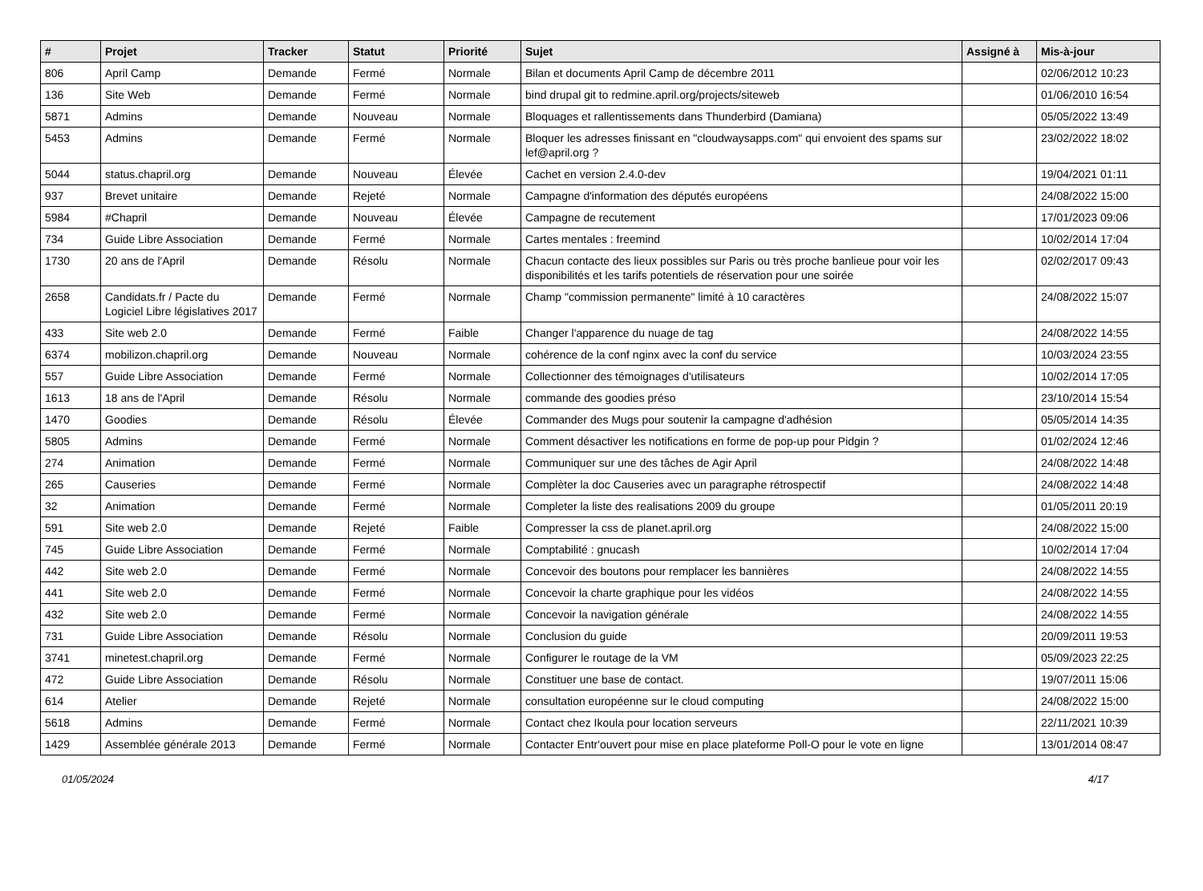| # | Projet | Tracker | Statut | Priorité | Sujet | Assigné à | Mis-à-jour |
| --- | --- | --- | --- | --- | --- | --- | --- |
| 806 | April Camp | Demande | Fermé | Normale | Bilan et documents April Camp de décembre 2011 | | 02/06/2012 10:23 |
| 136 | Site Web | Demande | Fermé | Normale | bind drupal git to redmine.april.org/projects/siteweb | | 01/06/2010 16:54 |
| 5871 | Admins | Demande | Nouveau | Normale | Bloquages et rallentissements dans Thunderbird (Damiana) | | 05/05/2022 13:49 |
| 5453 | Admins | Demande | Fermé | Normale | Bloquer les adresses finissant en "cloudwaysapps.com" qui envoient des spams sur lef@april.org ? | | 23/02/2022 18:02 |
| 5044 | status.chapril.org | Demande | Nouveau | Élevée | Cachet en version 2.4.0-dev | | 19/04/2021 01:11 |
| 937 | Brevet unitaire | Demande | Rejeté | Normale | Campagne d'information des députés européens | | 24/08/2022 15:00 |
| 5984 | #Chapril | Demande | Nouveau | Élevée | Campagne de recutement | | 17/01/2023 09:06 |
| 734 | Guide Libre Association | Demande | Fermé | Normale | Cartes mentales : freemind | | 10/02/2014 17:04 |
| 1730 | 20 ans de l'April | Demande | Résolu | Normale | Chacun contacte des lieux possibles sur Paris ou très proche banlieue pour voir les disponibilités et les tarifs potentiels de réservation pour une soirée | | 02/02/2017 09:43 |
| 2658 | Candidats.fr / Pacte du Logiciel Libre législatives 2017 | Demande | Fermé | Normale | Champ "commission permanente" limité à 10 caractères | | 24/08/2022 15:07 |
| 433 | Site web 2.0 | Demande | Fermé | Faible | Changer l'apparence du nuage de tag | | 24/08/2022 14:55 |
| 6374 | mobilizon.chapril.org | Demande | Nouveau | Normale | cohérence de la conf nginx avec la conf du service | | 10/03/2024 23:55 |
| 557 | Guide Libre Association | Demande | Fermé | Normale | Collectionner des témoignages d'utilisateurs | | 10/02/2014 17:05 |
| 1613 | 18 ans de l'April | Demande | Résolu | Normale | commande des goodies préso | | 23/10/2014 15:54 |
| 1470 | Goodies | Demande | Résolu | Élevée | Commander des Mugs pour soutenir la campagne d'adhésion | | 05/05/2014 14:35 |
| 5805 | Admins | Demande | Fermé | Normale | Comment désactiver les notifications en forme de pop-up pour Pidgin ? | | 01/02/2024 12:46 |
| 274 | Animation | Demande | Fermé | Normale | Communiquer sur une des tâches de Agir April | | 24/08/2022 14:48 |
| 265 | Causeries | Demande | Fermé | Normale | Complèter la doc Causeries avec un paragraphe rétrospectif | | 24/08/2022 14:48 |
| 32 | Animation | Demande | Fermé | Normale | Completer la liste des realisations 2009 du groupe | | 01/05/2011 20:19 |
| 591 | Site web 2.0 | Demande | Rejeté | Faible | Compresser la css de planet.april.org | | 24/08/2022 15:00 |
| 745 | Guide Libre Association | Demande | Fermé | Normale | Comptabilité : gnucash | | 10/02/2014 17:04 |
| 442 | Site web 2.0 | Demande | Fermé | Normale | Concevoir des boutons pour remplacer les bannières | | 24/08/2022 14:55 |
| 441 | Site web 2.0 | Demande | Fermé | Normale | Concevoir la charte graphique pour les vidéos | | 24/08/2022 14:55 |
| 432 | Site web 2.0 | Demande | Fermé | Normale | Concevoir la navigation générale | | 24/08/2022 14:55 |
| 731 | Guide Libre Association | Demande | Résolu | Normale | Conclusion du guide | | 20/09/2011 19:53 |
| 3741 | minetest.chapril.org | Demande | Fermé | Normale | Configurer le routage de la VM | | 05/09/2023 22:25 |
| 472 | Guide Libre Association | Demande | Résolu | Normale | Constituer une base de contact. | | 19/07/2011 15:06 |
| 614 | Atelier | Demande | Rejeté | Normale | consultation européenne sur le cloud computing | | 24/08/2022 15:00 |
| 5618 | Admins | Demande | Fermé | Normale | Contact chez Ikoula pour location serveurs | | 22/11/2021 10:39 |
| 1429 | Assemblée générale 2013 | Demande | Fermé | Normale | Contacter Entr'ouvert pour mise en place plateforme Poll-O pour le vote en ligne | | 13/01/2014 08:47 |
01/05/2024 4/17